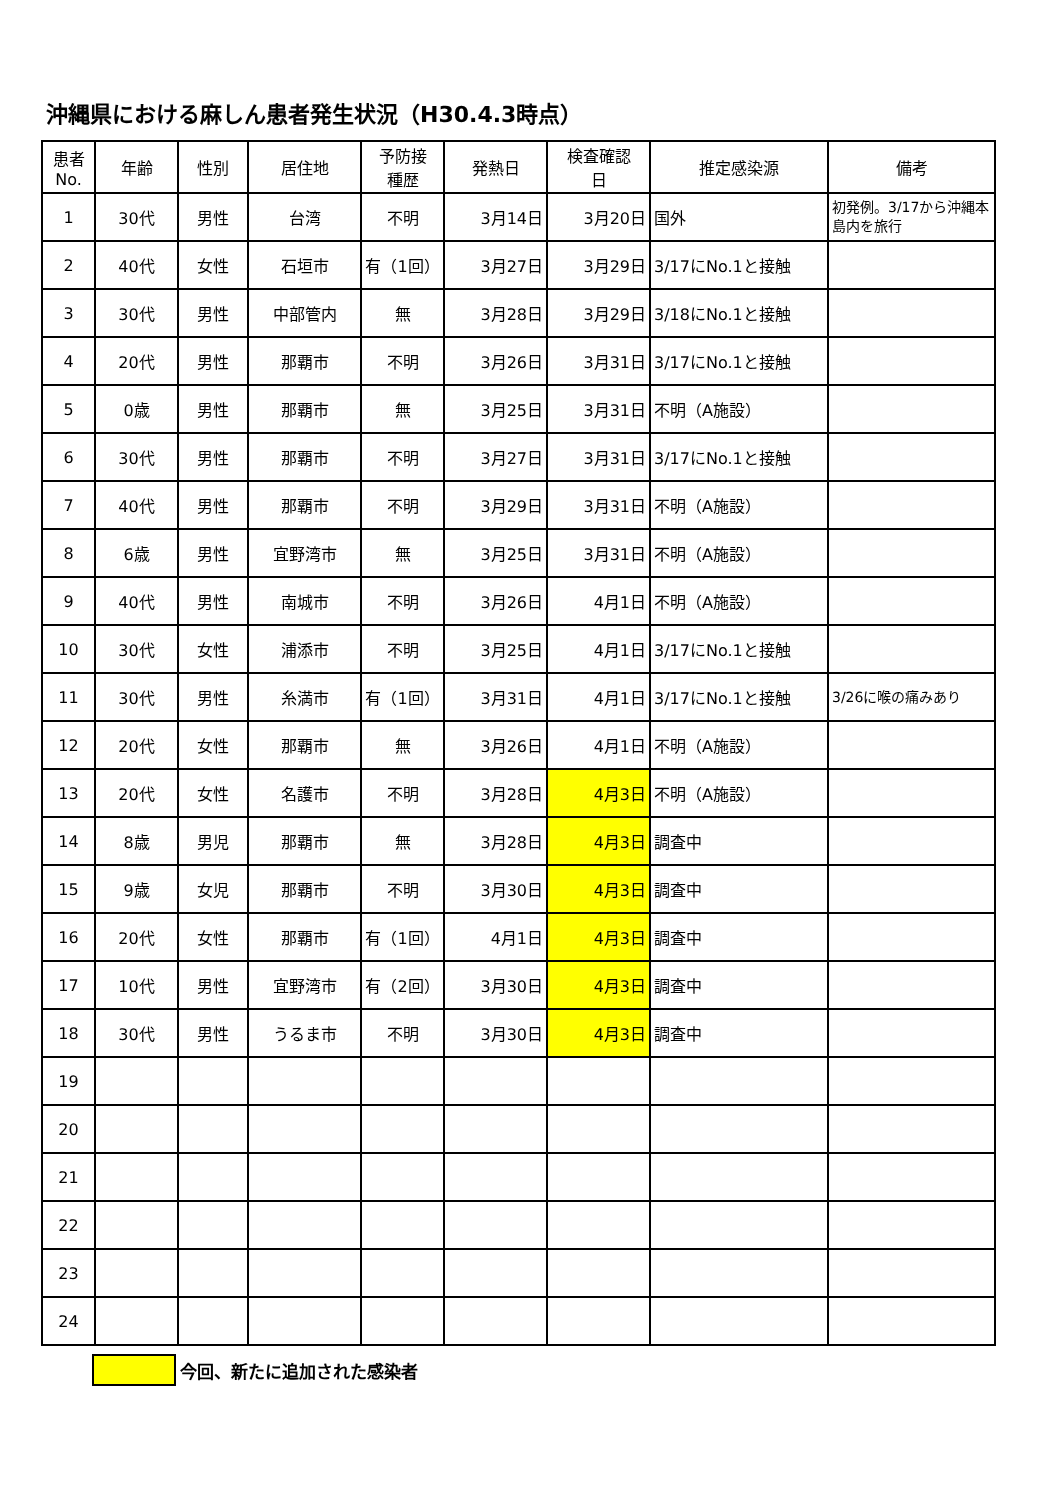沖縄県における麻しん患者発生状況（H30.4.3時点）
| 患者 No. | 年齢 | 性別 | 居住地 | 予防接 種歴 | 発熱日 | 検査確認 日 | 推定感染源 | 備考 |
| --- | --- | --- | --- | --- | --- | --- | --- | --- |
| 1 | 30代 | 男性 | 台湾 | 不明 | 3月14日 | 3月20日 | 国外 | 初発例。3/17から沖縄本島内を旅行 |
| 2 | 40代 | 女性 | 石垣市 | 有（1回） | 3月27日 | 3月29日 | 3/17にNo.1と接触 | |
| 3 | 30代 | 男性 | 中部管内 | 無 | 3月28日 | 3月29日 | 3/18にNo.1と接触 | |
| 4 | 20代 | 男性 | 那覇市 | 不明 | 3月26日 | 3月31日 | 3/17にNo.1と接触 | |
| 5 | 0歳 | 男性 | 那覇市 | 無 | 3月25日 | 3月31日 | 不明（A施設） | |
| 6 | 30代 | 男性 | 那覇市 | 不明 | 3月27日 | 3月31日 | 3/17にNo.1と接触 | |
| 7 | 40代 | 男性 | 那覇市 | 不明 | 3月29日 | 3月31日 | 不明（A施設） | |
| 8 | 6歳 | 男性 | 宜野湾市 | 無 | 3月25日 | 3月31日 | 不明（A施設） | |
| 9 | 40代 | 男性 | 南城市 | 不明 | 3月26日 | 4月1日 | 不明（A施設） | |
| 10 | 30代 | 女性 | 浦添市 | 不明 | 3月25日 | 4月1日 | 3/17にNo.1と接触 | |
| 11 | 30代 | 男性 | 糸満市 | 有（1回） | 3月31日 | 4月1日 | 3/17にNo.1と接触 | 3/26に喉の痛みあり |
| 12 | 20代 | 女性 | 那覇市 | 無 | 3月26日 | 4月1日 | 不明（A施設） | |
| 13 | 20代 | 女性 | 名護市 | 不明 | 3月28日 | 4月3日 | 不明（A施設） | |
| 14 | 8歳 | 男児 | 那覇市 | 無 | 3月28日 | 4月3日 | 調査中 | |
| 15 | 9歳 | 女児 | 那覇市 | 不明 | 3月30日 | 4月3日 | 調査中 | |
| 16 | 20代 | 女性 | 那覇市 | 有（1回） | 4月1日 | 4月3日 | 調査中 | |
| 17 | 10代 | 男性 | 宜野湾市 | 有（2回） | 3月30日 | 4月3日 | 調査中 | |
| 18 | 30代 | 男性 | うるま市 | 不明 | 3月30日 | 4月3日 | 調査中 | |
| 19 | | | | | | | | |
| 20 | | | | | | | | |
| 21 | | | | | | | | |
| 22 | | | | | | | | |
| 23 | | | | | | | | |
| 24 | | | | | | | | |
今回、新たに追加された感染者